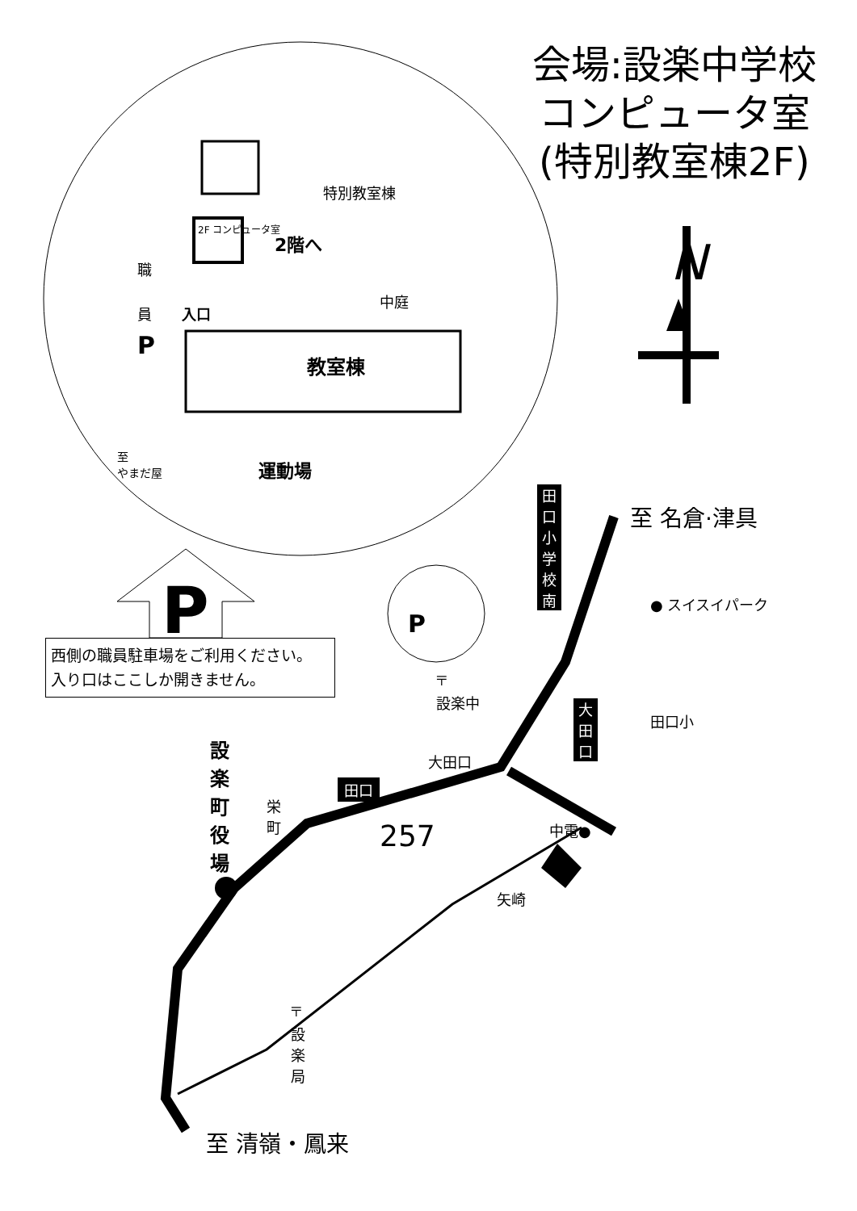会場:設楽中学校
コンピュータ室
(特別教室棟2F)
N
特別教室棟
2F コンピュータ室
2階へ
職
員 入口
P
中庭
教室棟
至
やまだ屋
運動場
田口小学校南
至 名倉·津具
● スイスイパーク
P P
西側の職員駐車場をご利用ください。
入り口はここしか開きません。
〒
設楽中
大田口
大田口
田口小
田口
設楽町役場
栄町
257 中電●
矢崎
〒
設楽局
至 清嶺・鳳来